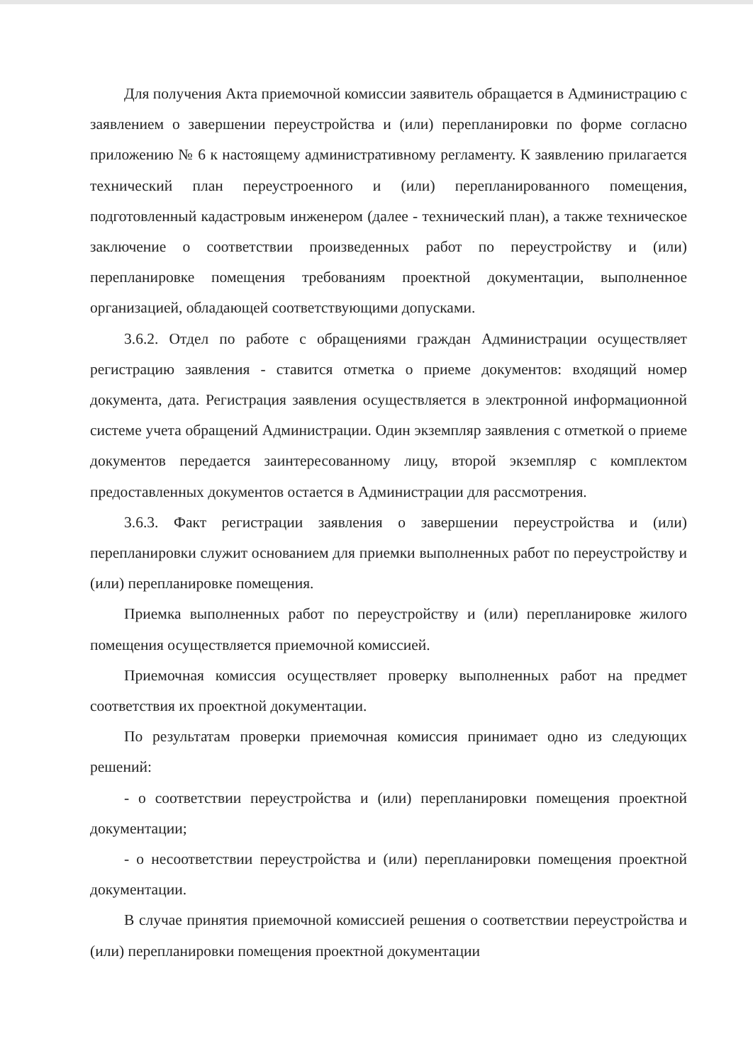Для получения Акта приемочной комиссии заявитель обращается в Администрацию с заявлением о завершении переустройства и (или) перепланировки по форме согласно приложению № 6 к настоящему административному регламенту. К заявлению прилагается технический план переустроенного и (или) перепланированного помещения, подготовленный кадастровым инженером (далее - технический план), а также техническое заключение о соответствии произведенных работ по переустройству и (или) перепланировке помещения требованиям проектной документации, выполненное организацией, обладающей соответствующими допусками.
3.6.2. Отдел по работе с обращениями граждан Администрации осуществляет регистрацию заявления - ставится отметка о приеме документов: входящий номер документа, дата. Регистрация заявления осуществляется в электронной информационной системе учета обращений Администрации. Один экземпляр заявления с отметкой о приеме документов передается заинтересованному лицу, второй экземпляр с комплектом предоставленных документов остается в Администрации для рассмотрения.
3.6.3. Факт регистрации заявления о завершении переустройства и (или) перепланировки служит основанием для приемки выполненных работ по переустройству и (или) перепланировке помещения.
Приемка выполненных работ по переустройству и (или) перепланировке жилого помещения осуществляется приемочной комиссией.
Приемочная комиссия осуществляет проверку выполненных работ на предмет соответствия их проектной документации.
По результатам проверки приемочная комиссия принимает одно из следующих решений:
- о соответствии переустройства и (или) перепланировки помещения проектной документации;
- о несоответствии переустройства и (или) перепланировки помещения проектной документации.
В случае принятия приемочной комиссией решения о соответствии переустройства и (или) перепланировки помещения проектной документации